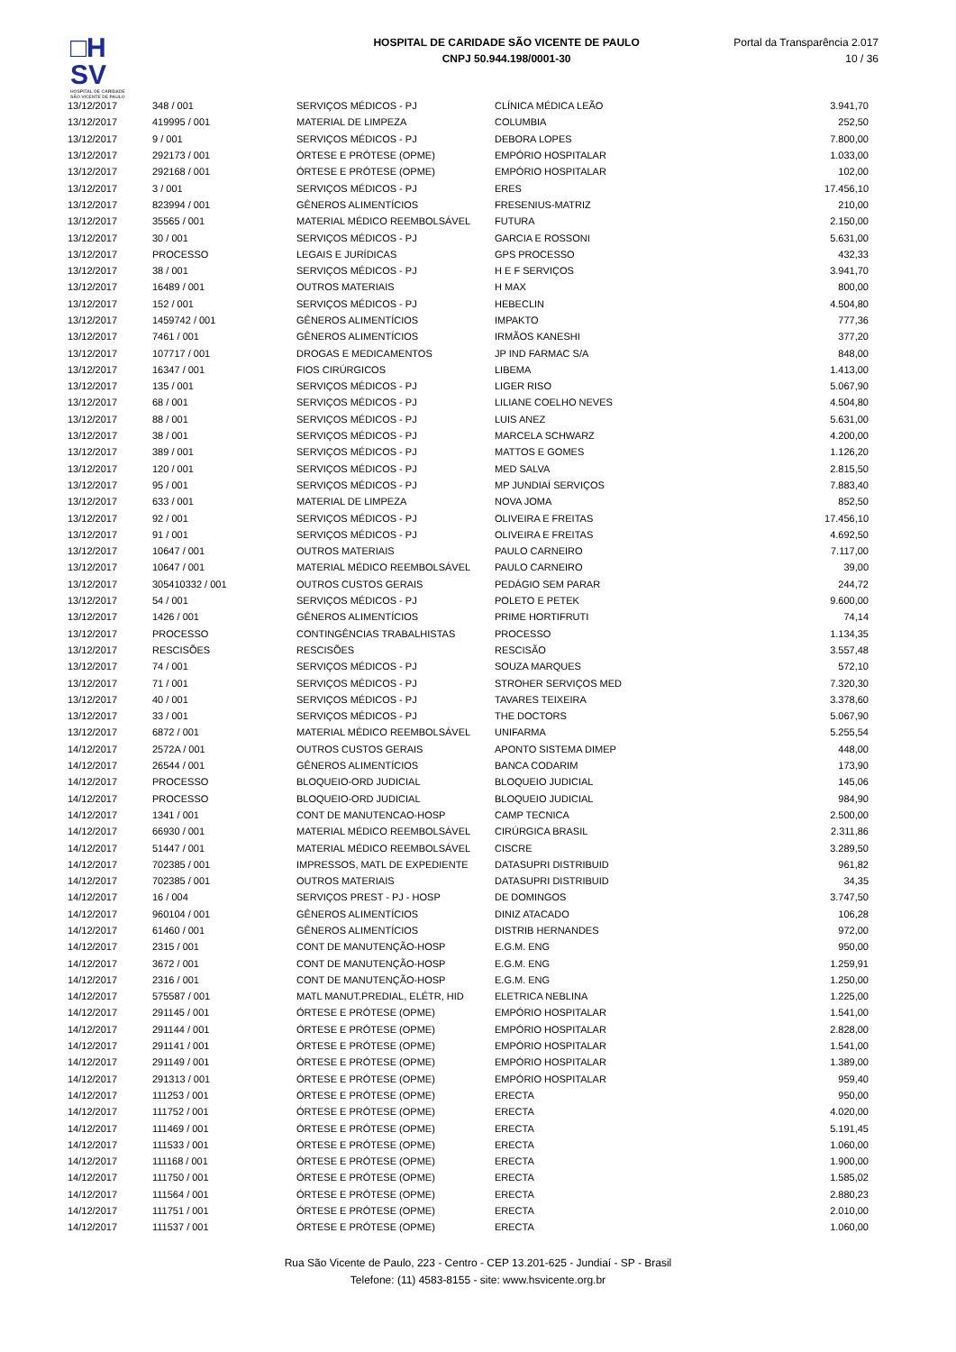□H
SV
HOSPITAL DE CARIDADE SÃO VICENTE DE PAULO
HOSPITAL DE CARIDADE SÃO VICENTE DE PAULO
CNPJ 50.944.198/0001-30
Portal da Transparência 2.017
10 / 36
| 13/12/2017 | 348 / 001 | SERVIÇOS MÉDICOS - PJ | CLÍNICA MÉDICA LEÃO | 3.941,70 |
| 13/12/2017 | 419995 / 001 | MATERIAL DE LIMPEZA | COLUMBIA | 252,50 |
| 13/12/2017 | 9 / 001 | SERVIÇOS MÉDICOS - PJ | DEBORA LOPES | 7.800,00 |
| 13/12/2017 | 292173 / 001 | ÓRTESE E PRÓTESE (OPME) | EMPÓRIO HOSPITALAR | 1.033,00 |
| 13/12/2017 | 292168 / 001 | ÓRTESE E PRÓTESE (OPME) | EMPÓRIO HOSPITALAR | 102,00 |
| 13/12/2017 | 3 / 001 | SERVIÇOS MÉDICOS - PJ | ERES | 17.456,10 |
| 13/12/2017 | 823994 / 001 | GÊNEROS ALIMENTÍCIOS | FRESENIUS-MATRIZ | 210,00 |
| 13/12/2017 | 35565 / 001 | MATERIAL MÉDICO REEMBOLSÁVEL | FUTURA | 2.150,00 |
| 13/12/2017 | 30 / 001 | SERVIÇOS MÉDICOS - PJ | GARCIA E ROSSONI | 5.631,00 |
| 13/12/2017 | PROCESSO | LEGAIS E JURÍDICAS | GPS PROCESSO | 432,33 |
| 13/12/2017 | 38 / 001 | SERVIÇOS MÉDICOS - PJ | H E F SERVIÇOS | 3.941,70 |
| 13/12/2017 | 16489 / 001 | OUTROS MATERIAIS | H MAX | 800,00 |
| 13/12/2017 | 152 / 001 | SERVIÇOS MÉDICOS - PJ | HEBECLIN | 4.504,80 |
| 13/12/2017 | 1459742 / 001 | GÊNEROS ALIMENTÍCIOS | IMPAKTO | 777,36 |
| 13/12/2017 | 7461 / 001 | GÊNEROS ALIMENTÍCIOS | IRMÃOS KANESHI | 377,20 |
| 13/12/2017 | 107717 / 001 | DROGAS E MEDICAMENTOS | JP IND FARMAC S/A | 848,00 |
| 13/12/2017 | 16347 / 001 | FIOS CIRÚRGICOS | LIBEMA | 1.413,00 |
| 13/12/2017 | 135 / 001 | SERVIÇOS MÉDICOS - PJ | LIGER RISO | 5.067,90 |
| 13/12/2017 | 68 / 001 | SERVIÇOS MÉDICOS - PJ | LILIANE COELHO NEVES | 4.504,80 |
| 13/12/2017 | 88 / 001 | SERVIÇOS MÉDICOS - PJ | LUIS ANEZ | 5.631,00 |
| 13/12/2017 | 38 / 001 | SERVIÇOS MÉDICOS - PJ | MARCELA SCHWARZ | 4.200,00 |
| 13/12/2017 | 389 / 001 | SERVIÇOS MÉDICOS - PJ | MATTOS E GOMES | 1.126,20 |
| 13/12/2017 | 120 / 001 | SERVIÇOS MÉDICOS - PJ | MED SALVA | 2.815,50 |
| 13/12/2017 | 95 / 001 | SERVIÇOS MÉDICOS - PJ | MP JUNDIAÍ SERVIÇOS | 7.883,40 |
| 13/12/2017 | 633 / 001 | MATERIAL DE LIMPEZA | NOVA JOMA | 852,50 |
| 13/12/2017 | 92 / 001 | SERVIÇOS MÉDICOS - PJ | OLIVEIRA E FREITAS | 17.456,10 |
| 13/12/2017 | 91 / 001 | SERVIÇOS MÉDICOS - PJ | OLIVEIRA E FREITAS | 4.692,50 |
| 13/12/2017 | 10647 / 001 | OUTROS MATERIAIS | PAULO CARNEIRO | 7.117,00 |
| 13/12/2017 | 10647 / 001 | MATERIAL MÉDICO REEMBOLSÁVEL | PAULO CARNEIRO | 39,00 |
| 13/12/2017 | 305410332 / 001 | OUTROS CUSTOS GERAIS | PEDÁGIO SEM PARAR | 244,72 |
| 13/12/2017 | 54 / 001 | SERVIÇOS MÉDICOS - PJ | POLETO E PETEK | 9.600,00 |
| 13/12/2017 | 1426 / 001 | GÊNEROS ALIMENTÍCIOS | PRIME HORTIFRUTI | 74,14 |
| 13/12/2017 | PROCESSO | CONTINGÊNCIAS TRABALHISTAS | PROCESSO | 1.134,35 |
| 13/12/2017 | RESCISÕES | RESCISÕES | RESCISÃO | 3.557,48 |
| 13/12/2017 | 74 / 001 | SERVIÇOS MÉDICOS - PJ | SOUZA MARQUES | 572,10 |
| 13/12/2017 | 71 / 001 | SERVIÇOS MÉDICOS - PJ | STROHER SERVIÇOS MED | 7.320,30 |
| 13/12/2017 | 40 / 001 | SERVIÇOS MÉDICOS - PJ | TAVARES TEIXEIRA | 3.378,60 |
| 13/12/2017 | 33 / 001 | SERVIÇOS MÉDICOS - PJ | THE DOCTORS | 5.067,90 |
| 13/12/2017 | 6872 / 001 | MATERIAL MÉDICO REEMBOLSÁVEL | UNIFARMA | 5.255,54 |
| 14/12/2017 | 2572A / 001 | OUTROS CUSTOS GERAIS | APONTO SISTEMA DIMEP | 448,00 |
| 14/12/2017 | 26544 / 001 | GÊNEROS ALIMENTÍCIOS | BANCA CODARIM | 173,90 |
| 14/12/2017 | PROCESSO | BLOQUEIO-ORD JUDICIAL | BLOQUEIO JUDICIAL | 145,06 |
| 14/12/2017 | PROCESSO | BLOQUEIO-ORD JUDICIAL | BLOQUEIO JUDICIAL | 984,90 |
| 14/12/2017 | 1341 / 001 | CONT DE MANUTENCAO-HOSP | CAMP TECNICA | 2.500,00 |
| 14/12/2017 | 66930 / 001 | MATERIAL MÉDICO REEMBOLSÁVEL | CIRÚRGICA BRASIL | 2.311,86 |
| 14/12/2017 | 51447 / 001 | MATERIAL MÉDICO REEMBOLSÁVEL | CISCRE | 3.289,50 |
| 14/12/2017 | 702385 / 001 | IMPRESSOS, MATL DE EXPEDIENTE | DATASUPRI DISTRIBUID | 961,82 |
| 14/12/2017 | 702385 / 001 | OUTROS MATERIAIS | DATASUPRI DISTRIBUID | 34,35 |
| 14/12/2017 | 16 / 004 | SERVIÇOS PREST - PJ - HOSP | DE DOMINGOS | 3.747,50 |
| 14/12/2017 | 960104 / 001 | GÊNEROS ALIMENTÍCIOS | DINIZ ATACADO | 106,28 |
| 14/12/2017 | 61460 / 001 | GÊNEROS ALIMENTÍCIOS | DISTRIB HERNANDES | 972,00 |
| 14/12/2017 | 2315 / 001 | CONT DE MANUTENÇÃO-HOSP | E.G.M. ENG | 950,00 |
| 14/12/2017 | 3672 / 001 | CONT DE MANUTENÇÃO-HOSP | E.G.M. ENG | 1.259,91 |
| 14/12/2017 | 2316 / 001 | CONT DE MANUTENÇÃO-HOSP | E.G.M. ENG | 1.250,00 |
| 14/12/2017 | 575587 / 001 | MATL MANUT.PREDIAL, ELÉTR, HID | ELETRICA NEBLINA | 1.225,00 |
| 14/12/2017 | 291145 / 001 | ÓRTESE E PRÓTESE (OPME) | EMPÓRIO HOSPITALAR | 1.541,00 |
| 14/12/2017 | 291144 / 001 | ÓRTESE E PRÓTESE (OPME) | EMPÓRIO HOSPITALAR | 2.828,00 |
| 14/12/2017 | 291141 / 001 | ÓRTESE E PRÓTESE (OPME) | EMPÓRIO HOSPITALAR | 1.541,00 |
| 14/12/2017 | 291149 / 001 | ÓRTESE E PRÓTESE (OPME) | EMPÓRIO HOSPITALAR | 1.389,00 |
| 14/12/2017 | 291313 / 001 | ÓRTESE E PRÓTESE (OPME) | EMPÓRIO HOSPITALAR | 959,40 |
| 14/12/2017 | 111253 / 001 | ÓRTESE E PRÓTESE (OPME) | ERECTA | 950,00 |
| 14/12/2017 | 111752 / 001 | ÓRTESE E PRÓTESE (OPME) | ERECTA | 4.020,00 |
| 14/12/2017 | 111469 / 001 | ÓRTESE E PRÓTESE (OPME) | ERECTA | 5.191,45 |
| 14/12/2017 | 111533 / 001 | ÓRTESE E PRÓTESE (OPME) | ERECTA | 1.060,00 |
| 14/12/2017 | 111168 / 001 | ÓRTESE E PRÓTESE (OPME) | ERECTA | 1.900,00 |
| 14/12/2017 | 111750 / 001 | ÓRTESE E PRÓTESE (OPME) | ERECTA | 1.585,02 |
| 14/12/2017 | 111564 / 001 | ÓRTESE E PRÓTESE (OPME) | ERECTA | 2.880,23 |
| 14/12/2017 | 111751 / 001 | ÓRTESE E PRÓTESE (OPME) | ERECTA | 2.010,00 |
| 14/12/2017 | 111537 / 001 | ÓRTESE E PRÓTESE (OPME) | ERECTA | 1.060,00 |
Rua São Vicente de Paulo, 223 - Centro - CEP 13.201-625 - Jundiaí - SP - Brasil
Telefone: (11) 4583-8155 - site: www.hsvicente.org.br